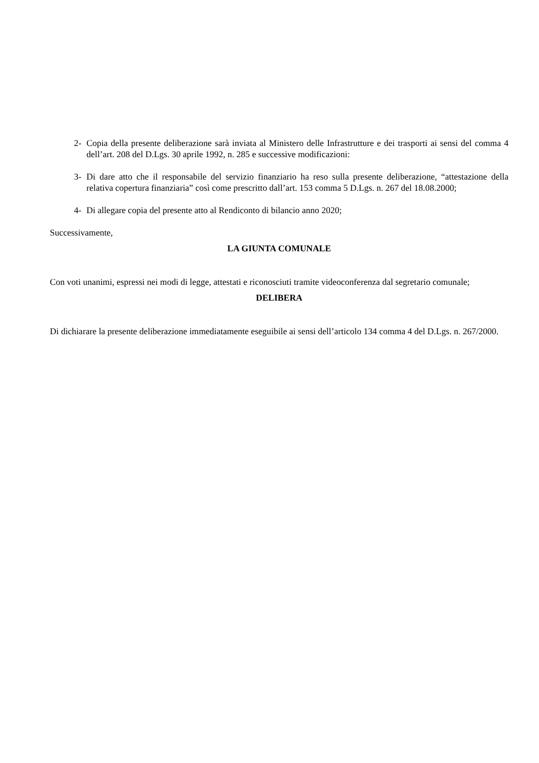2- Copia della presente deliberazione sarà inviata al Ministero delle Infrastrutture e dei trasporti ai sensi del comma 4 dell’art. 208 del D.Lgs. 30 aprile 1992, n. 285 e successive modificazioni:
3- Di dare atto che il responsabile del servizio finanziario ha reso sulla presente deliberazione, “attestazione della relativa copertura finanziaria” così come prescritto dall’art. 153 comma 5 D.Lgs. n. 267 del 18.08.2000;
4- Di allegare copia del presente atto al Rendiconto di bilancio anno 2020;
Successivamente,
LA GIUNTA COMUNALE
Con voti unanimi, espressi nei modi di legge, attestati e riconosciuti tramite videoconferenza dal segretario comunale;
DELIBERA
Di dichiarare la presente deliberazione immediatamente eseguibile ai sensi dell’articolo 134 comma 4 del D.Lgs. n. 267/2000.